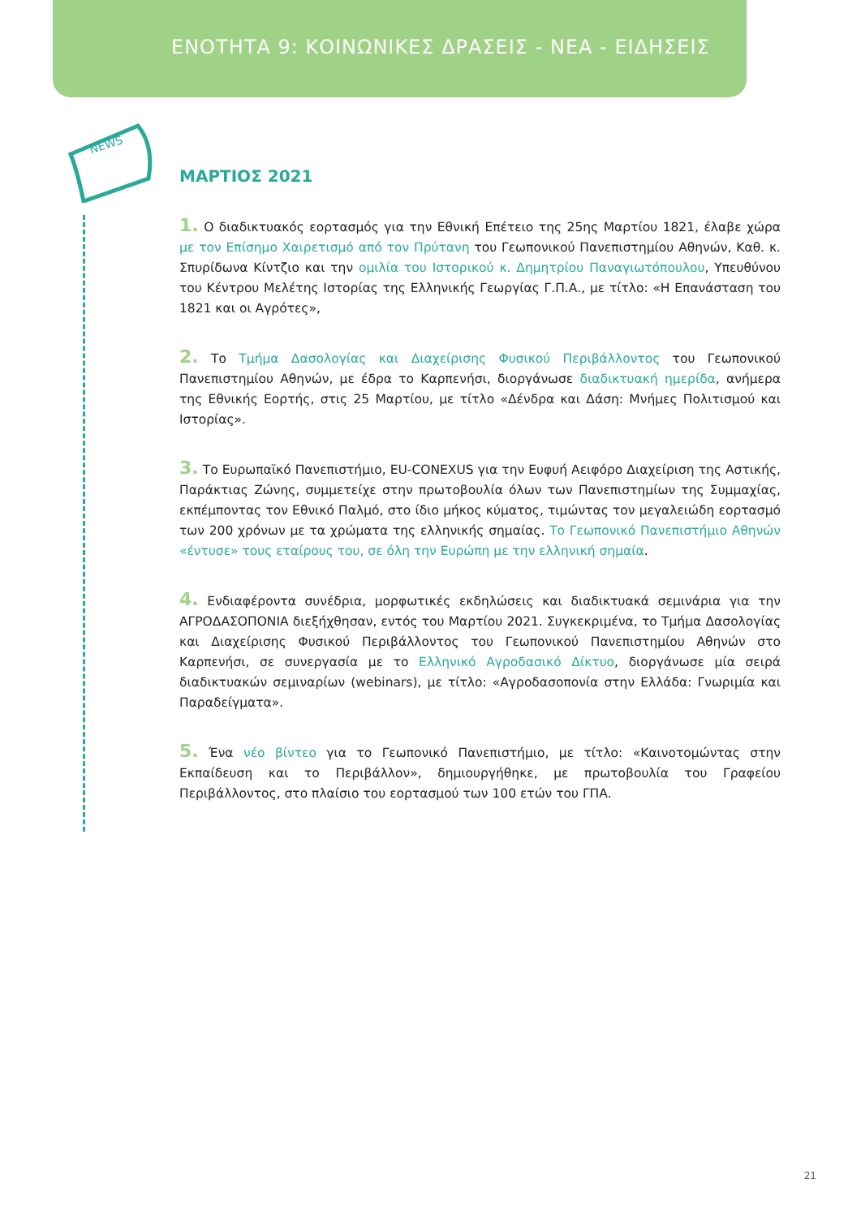ΕΝΟΤΗΤΑ 9: ΚΟΙΝΩΝΙΚΕΣ ΔΡΑΣΕΙΣ - ΝΕΑ - ΕΙΔΗΣΕΙΣ
NEWS
ΜΑΡΤΙΟΣ 2021
1. Ο διαδικτυακός εορτασμός για την Εθνική Επέτειο της 25ης Μαρτίου 1821, έλαβε χώρα με τον Επίσημο Χαιρετισμό από τον Πρύτανη του Γεωπονικού Πανεπιστημίου Αθηνών, Καθ. κ. Σπυρίδωνα Κίντζιο και την ομιλία του Ιστορικού κ. Δημητρίου Παναγιωτόπουλου, Υπευθύνου του Κέντρου Μελέτης Ιστορίας της Ελληνικής Γεωργίας Γ.Π.Α., με τίτλο: «Η Επανάσταση του 1821 και οι Αγρότες»,
2. Το Τμήμα Δασολογίας και Διαχείρισης Φυσικού Περιβάλλοντος του Γεωπονικού Πανεπιστημίου Αθηνών, με έδρα το Καρπενήσι, διοργάνωσε διαδικτυακή ημερίδα, ανήμερα της Εθνικής Εορτής, στις 25 Μαρτίου, με τίτλο «Δένδρα και Δάση: Μνήμες Πολιτισμού και Ιστορίας».
3. Το Ευρωπαϊκό Πανεπιστήμιο, EU-CONEXUS για την Ευφυή Αειφόρο Διαχείριση της Αστικής, Παράκτιας Ζώνης, συμμετείχε στην πρωτοβουλία όλων των Πανεπιστημίων της Συμμαχίας, εκπέμποντας τον Εθνικό Παλμό, στο ίδιο μήκος κύματος, τιμώντας τον μεγαλειώδη εορτασμό των 200 χρόνων με τα χρώματα της ελληνικής σημαίας. Το Γεωπονικό Πανεπιστήμιο Αθηνών «έντυσε» τους εταίρους του, σε όλη την Ευρώπη με την ελληνική σημαία.
4. Ενδιαφέροντα συνέδρια, μορφωτικές εκδηλώσεις και διαδικτυακά σεμινάρια για την ΑΓΡΟΔΑΣΟΠΟΝΙΑ διεξήχθησαν, εντός του Μαρτίου 2021. Συγκεκριμένα, το Τμήμα Δασολογίας και Διαχείρισης Φυσικού Περιβάλλοντος του Γεωπονικού Πανεπιστημίου Αθηνών στο Καρπενήσι, σε συνεργασία με το Ελληνικό Αγροδασικό Δίκτυο, διοργάνωσε μία σειρά διαδικτυακών σεμιναρίων (webinars), με τίτλο: «Αγροδασοπονία στην Ελλάδα: Γνωριμία και Παραδείγματα».
5. Ένα νέο βίντεο για το Γεωπονικό Πανεπιστήμιο, με τίτλο: «Καινοτομώντας στην Εκπαίδευση και το Περιβάλλον», δημιουργήθηκε, με πρωτοβουλία του Γραφείου Περιβάλλοντος, στο πλαίσιο του εορτασμού των 100 ετών του ΓΠΑ.
21